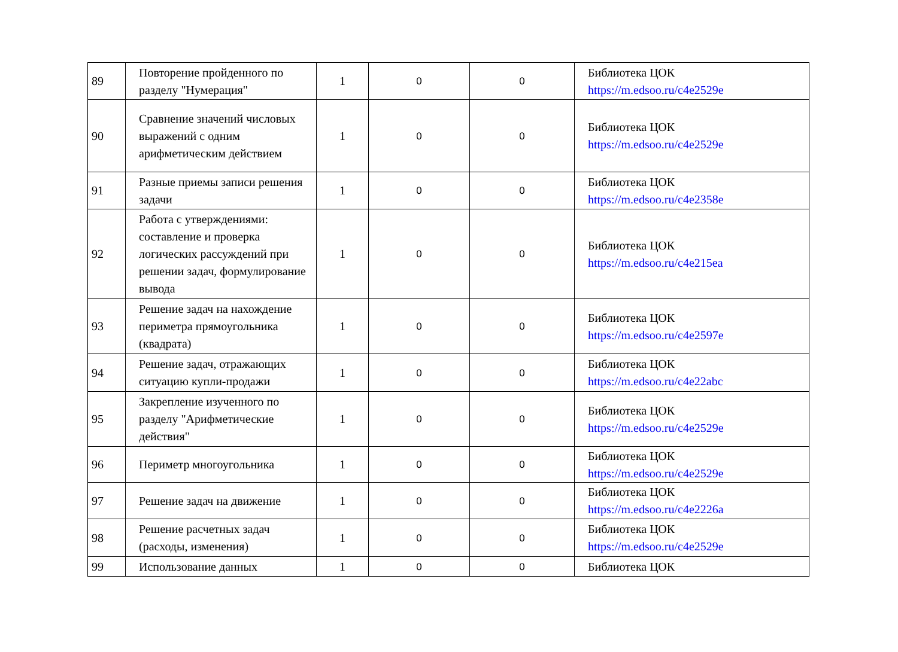| 89 | Повторение пройденного по разделу "Нумерация" | 1 | 0 | 0 | Библиотека ЦОК https://m.edsoo.ru/c4e2529e |
| 90 | Сравнение значений числовых выражений с одним арифметическим действием | 1 | 0 | 0 | Библиотека ЦОК https://m.edsoo.ru/c4e2529e |
| 91 | Разные приемы записи решения задачи | 1 | 0 | 0 | Библиотека ЦОК https://m.edsoo.ru/c4e2358e |
| 92 | Работа с утверждениями: составление и проверка логических рассуждений при решении задач, формулирование вывода | 1 | 0 | 0 | Библиотека ЦОК https://m.edsoo.ru/c4e215ea |
| 93 | Решение задач на нахождение периметра прямоугольника (квадрата) | 1 | 0 | 0 | Библиотека ЦОК https://m.edsoo.ru/c4e2597e |
| 94 | Решение задач, отражающих ситуацию купли-продажи | 1 | 0 | 0 | Библиотека ЦОК https://m.edsoo.ru/c4e22abc |
| 95 | Закрепление изученного по разделу "Арифметические действия" | 1 | 0 | 0 | Библиотека ЦОК https://m.edsoo.ru/c4e2529e |
| 96 | Периметр многоугольника | 1 | 0 | 0 | Библиотека ЦОК https://m.edsoo.ru/c4e2529e |
| 97 | Решение задач на движение | 1 | 0 | 0 | Библиотека ЦОК https://m.edsoo.ru/c4e2226a |
| 98 | Решение расчетных задач (расходы, изменения) | 1 | 0 | 0 | Библиотека ЦОК https://m.edsoo.ru/c4e2529e |
| 99 | Использование данных | 1 | 0 | 0 | Библиотека ЦОК |